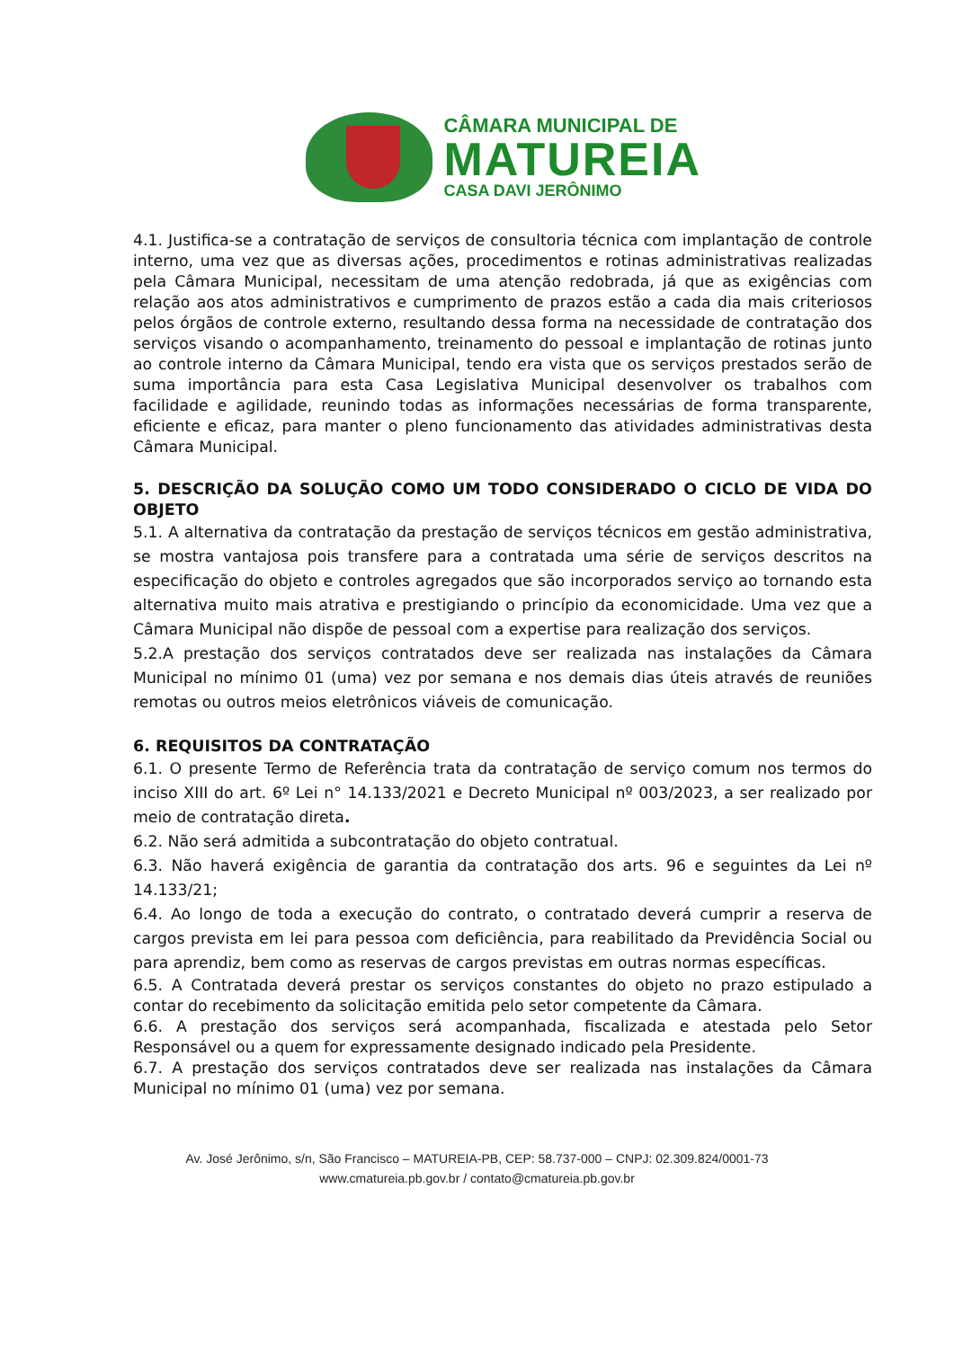CÂMARA MUNICIPAL DE
MATUREIA
CASA DAVI JERÔNIMO
4.1. Justifica-se a contratação de serviços de consultoria técnica com implantação de controle interno, uma vez que as diversas ações, procedimentos e rotinas administrativas realizadas pela Câmara Municipal, necessitam de uma atenção redobrada, já que as exigências com relação aos atos administrativos e cumprimento de prazos estão a cada dia mais criteriosos pelos órgãos de controle externo, resultando dessa forma na necessidade de contratação dos serviços visando o acompanhamento, treinamento do pessoal e implantação de rotinas junto ao controle interno da Câmara Municipal, tendo era vista que os serviços prestados serão de suma importância para esta Casa Legislativa Municipal desenvolver os trabalhos com facilidade e agilidade, reunindo todas as informações necessárias de forma transparente, eficiente e eficaz, para manter o pleno funcionamento das atividades administrativas desta Câmara Municipal.
5. DESCRIÇÃO DA SOLUÇÃO COMO UM TODO CONSIDERADO O CICLO DE VIDA DO OBJETO
5.1. A alternativa da contratação da prestação de serviços técnicos em gestão administrativa, se mostra vantajosa pois transfere para a contratada uma série de serviços descritos na especificação do objeto e controles agregados que são incorporados serviço ao tornando esta alternativa muito mais atrativa e prestigiando o princípio da economicidade. Uma vez que a Câmara Municipal não dispõe de pessoal com a expertise para realização dos serviços.
5.2.A prestação dos serviços contratados deve ser realizada nas instalações da Câmara Municipal no mínimo 01 (uma) vez por semana e nos demais dias úteis através de reuniões remotas ou outros meios eletrônicos viáveis de comunicação.
6. REQUISITOS DA CONTRATAÇÃO
6.1. O presente Termo de Referência trata da contratação de serviço comum nos termos do inciso XIII do art. 6º Lei n° 14.133/2021 e Decreto Municipal nº 003/2023, a ser realizado por meio de contratação direta.
6.2. Não será admitida a subcontratação do objeto contratual.
6.3. Não haverá exigência de garantia da contratação dos arts. 96 e seguintes da Lei nº 14.133/21;
6.4. Ao longo de toda a execução do contrato, o contratado deverá cumprir a reserva de cargos prevista em lei para pessoa com deficiência, para reabilitado da Previdência Social ou para aprendiz, bem como as reservas de cargos previstas em outras normas específicas.
6.5. A Contratada deverá prestar os serviços constantes do objeto no prazo estipulado a contar do recebimento da solicitação emitida pelo setor competente da Câmara.
6.6. A prestação dos serviços será acompanhada, fiscalizada e atestada pelo Setor Responsável ou a quem for expressamente designado indicado pela Presidente.
6.7. A prestação dos serviços contratados deve ser realizada nas instalações da Câmara Municipal no mínimo 01 (uma) vez por semana.
Av. José Jerônimo, s/n, São Francisco – MATUREIA-PB, CEP: 58.737-000 – CNPJ: 02.309.824/0001-73
www.cmatureia.pb.gov.br / contato@cmatureia.pb.gov.br